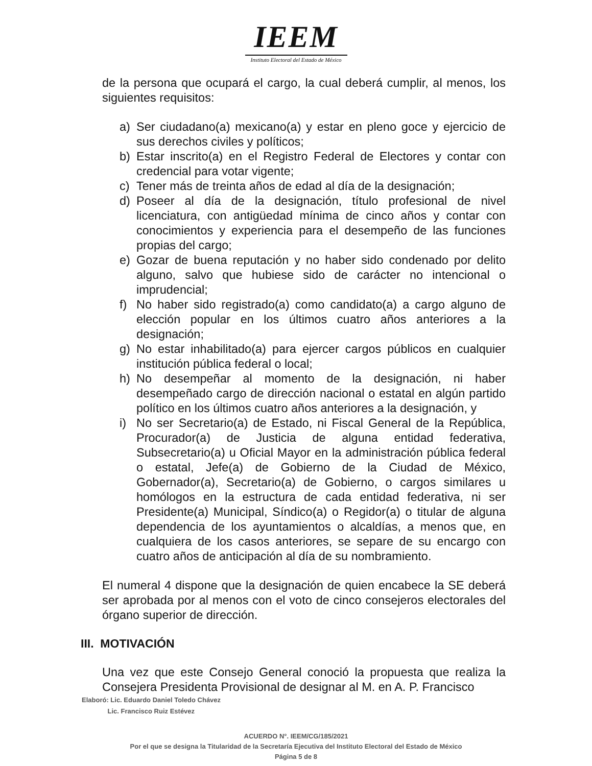IEEM
Instituto Electoral del Estado de México
de la persona que ocupará el cargo, la cual deberá cumplir, al menos, los siguientes requisitos:
a) Ser ciudadano(a) mexicano(a) y estar en pleno goce y ejercicio de sus derechos civiles y políticos;
b) Estar inscrito(a) en el Registro Federal de Electores y contar con credencial para votar vigente;
c) Tener más de treinta años de edad al día de la designación;
d) Poseer al día de la designación, título profesional de nivel licenciatura, con antigüedad mínima de cinco años y contar con conocimientos y experiencia para el desempeño de las funciones propias del cargo;
e) Gozar de buena reputación y no haber sido condenado por delito alguno, salvo que hubiese sido de carácter no intencional o imprudencial;
f) No haber sido registrado(a) como candidato(a) a cargo alguno de elección popular en los últimos cuatro años anteriores a la designación;
g) No estar inhabilitado(a) para ejercer cargos públicos en cualquier institución pública federal o local;
h) No desempeñar al momento de la designación, ni haber desempeñado cargo de dirección nacional o estatal en algún partido político en los últimos cuatro años anteriores a la designación, y
i) No ser Secretario(a) de Estado, ni Fiscal General de la República, Procurador(a) de Justicia de alguna entidad federativa, Subsecretario(a) u Oficial Mayor en la administración pública federal o estatal, Jefe(a) de Gobierno de la Ciudad de México, Gobernador(a), Secretario(a) de Gobierno, o cargos similares u homólogos en la estructura de cada entidad federativa, ni ser Presidente(a) Municipal, Síndico(a) o Regidor(a) o titular de alguna dependencia de los ayuntamientos o alcaldías, a menos que, en cualquiera de los casos anteriores, se separe de su encargo con cuatro años de anticipación al día de su nombramiento.
El numeral 4 dispone que la designación de quien encabece la SE deberá ser aprobada por al menos con el voto de cinco consejeros electorales del órgano superior de dirección.
III. MOTIVACIÓN
Una vez que este Consejo General conoció la propuesta que realiza la Consejera Presidenta Provisional de designar al M. en A. P. Francisco
Elaboró: Lic. Eduardo Daniel Toledo Chávez
Lic. Francisco Ruiz Estévez
ACUERDO N°. IEEM/CG/185/2021
Por el que se designa la Titularidad de la Secretaría Ejecutiva del Instituto Electoral del Estado de México
Página 5 de 8